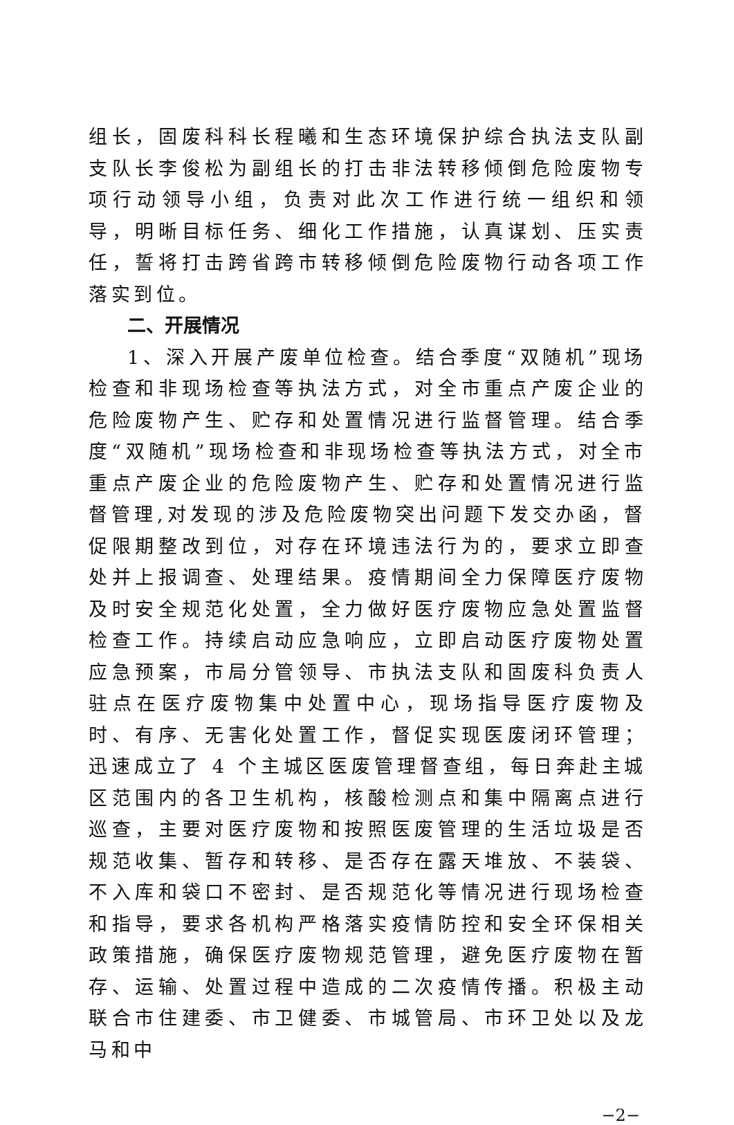组长，固废科科长程曦和生态环境保护综合执法支队副支队长李俊松为副组长的打击非法转移倾倒危险废物专项行动领导小组，负责对此次工作进行统一组织和领导，明晰目标任务、细化工作措施，认真谋划、压实责任，誓将打击跨省跨市转移倾倒危险废物行动各项工作落实到位。
二、开展情况
1、深入开展产废单位检查。结合季度“双随机”现场检查和非现场检查等执法方式，对全市重点产废企业的危险废物产生、贮存和处置情况进行监督管理。结合季度“双随机”现场检查和非现场检查等执法方式，对全市重点产废企业的危险废物产生、贮存和处置情况进行监督管理,对发现的涉及危险废物突出问题下发交办函，督促限期整改到位，对存在环境违法行为的，要求立即查处并上报调查、处理结果。疫情期间全力保障医疗废物及时安全规范化处置，全力做好医疗废物应急处置监督检查工作。持续启动应急响应，立即启动医疗废物处置应急预案，市局分管领导、市执法支队和固废科负责人驻点在医疗废物集中处置中心，现场指导医疗废物及时、有序、无害化处置工作，督促实现医废闭环管理；迅速成立了 4 个主城区医废管理督查组，每日奔赴主城区范围内的各卫生机构，核酸检测点和集中隔离点进行巡查，主要对医疗废物和按照医废管理的生活垃圾是否规范收集、暂存和转移、是否存在露天堆放、不装袋、不入库和袋口不密封、是否规范化等情况进行现场检查和指导，要求各机构严格落实疫情防控和安全环保相关政策措施，确保医疗废物规范管理，避免医疗废物在暂存、运输、处置过程中造成的二次疫情传播。积极主动联合市住建委、市卫健委、市城管局、市环卫处以及龙马和中
−2−